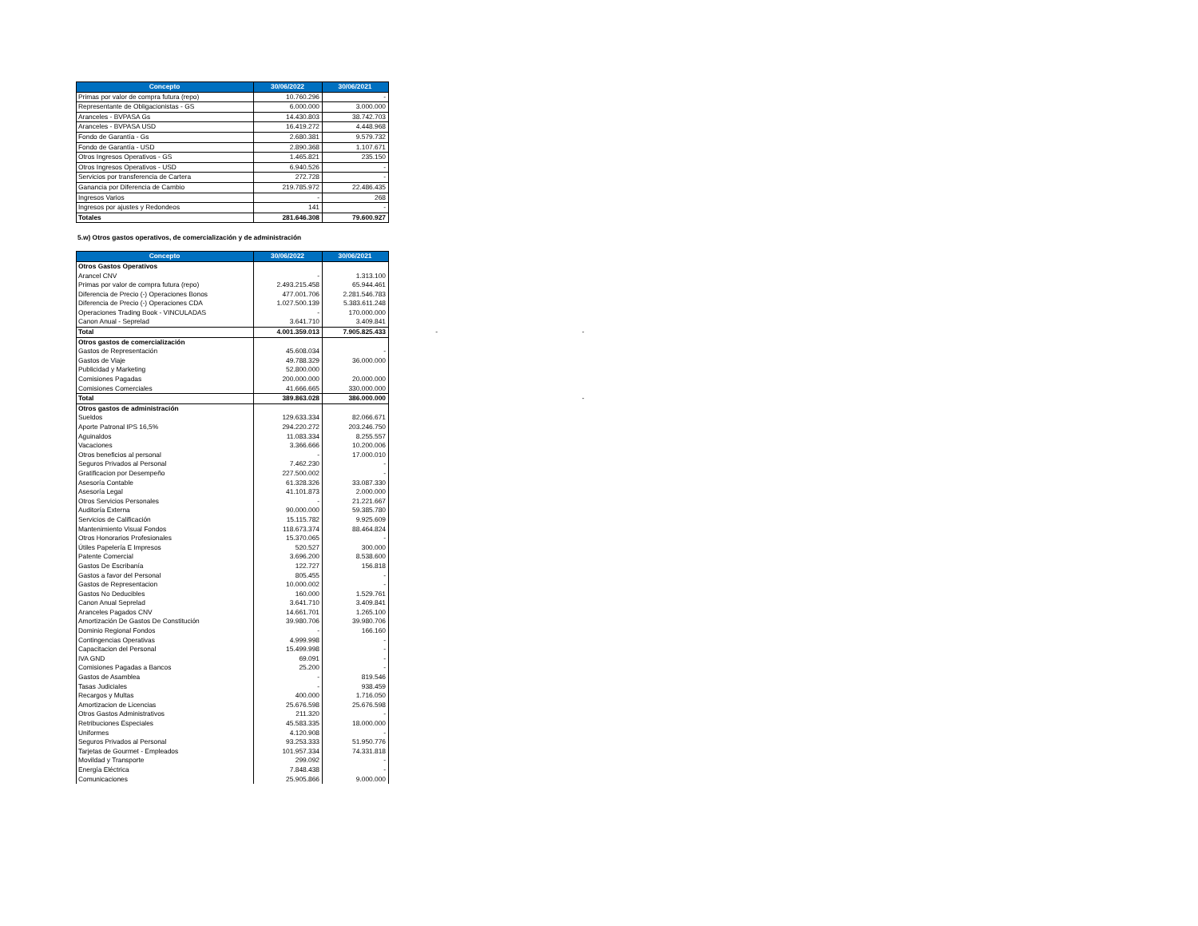| Concepto | 30/06/2022 | 30/06/2021 |
| --- | --- | --- |
| Primas por valor de compra futura (repo) | 10.760.296 | - |
| Representante de Obligacionistas - GS | 6.000.000 | 3.000.000 |
| Aranceles - BVPASA Gs | 14.430.803 | 38.742.703 |
| Aranceles - BVPASA USD | 16.419.272 | 4.448.968 |
| Fondo de Garantía - Gs | 2.680.381 | 9.579.732 |
| Fondo de Garantía - USD | 2.890.368 | 1.107.671 |
| Otros Ingresos Operativos - GS | 1.465.821 | 235.150 |
| Otros Ingresos Operativos - USD | 6.940.526 | - |
| Servicios por transferencia de Cartera | 272.728 | - |
| Ganancia por Diferencia de Cambio | 219.785.972 | 22.486.435 |
| Ingresos Varios | - | 268 |
| Ingresos por ajustes y Redondeos | 141 | - |
| Totales | 281.646.308 | 79.600.927 |
5.w) Otros gastos operativos, de comercialización y de administración
| Concepto | 30/06/2022 | 30/06/2021 | | |
| Otros Gastos Operativos | | | | |
| Arancel CNV | - | 1.313.100 | | |
| Primas por valor de compra futura (repo) | 2.493.215.458 | 65.944.461 | | |
| Diferencia de Precio (-) Operaciones Bonos | 477.001.706 | 2.281.546.783 | | |
| Diferencia de Precio (-) Operaciones CDA | 1.027.500.139 | 5.383.611.248 | | |
| Operaciones Trading Book - VINCULADAS | - | 170.000.000 | | |
| Canon Anual - Seprelad | 3.641.710 | 3.409.841 | | |
| Total | 4.001.359.013 | 7.905.825.433 | - | - |
| Otros gastos de comercialización | | | | |
| Gastos de Representación | 45.608.034 | - | | |
| Gastos de Viaje | 49.788.329 | 36.000.000 | | |
| Publicidad y Marketing | 52.800.000 | | | |
| Comisiones Pagadas | 200.000.000 | 20.000.000 | | |
| Comisiones Comerciales | 41.666.665 | 330.000.000 | | |
| Total | 389.863.028 | 386.000.000 | | - |
| Otros gastos de administración | | | | |
| Sueldos | 129.633.334 | 82.066.671 | | |
| Aporte Patronal IPS 16,5% | 294.220.272 | 203.246.750 | | |
| Aguinaldos | 11.083.334 | 8.255.557 | | |
| Vacaciones | 3.366.666 | 10.200.006 | | |
| Otros beneficios al personal | - | 17.000.010 | | |
| Seguros Privados al Personal | 7.462.230 | - | | |
| Gratificacion por Desempeño | 227.500.002 | - | | |
| Asesoría Contable | 61.328.326 | 33.087.330 | | |
| Asesoría Legal | 41.101.873 | 2.000.000 | | |
| Otros Servicios Personales | - | 21.221.667 | | |
| Auditoría Externa | 90.000.000 | 59.385.780 | | |
| Servicios de Calificación | 15.115.782 | 9.925.609 | | |
| Mantenimiento Visual Fondos | 118.673.374 | 88.464.824 | | |
| Otros Honorarios Profesionales | 15.370.065 | - | | |
| Útiles Papelería E Impresos | 520.527 | 300.000 | | |
| Patente Comercial | 3.696.200 | 8.538.600 | | |
| Gastos De Escribanía | 122.727 | 156.818 | | |
| Gastos a favor del Personal | 805.455 | - | | |
| Gastos de Representacion | 10.000.002 | - | | |
| Gastos No Deducibles | 160.000 | 1.529.761 | | |
| Canon Anual Seprelad | 3.641.710 | 3.409.841 | | |
| Aranceles Pagados CNV | 14.661.701 | 1.265.100 | | |
| Amortización De Gastos De Constitución | 39.980.706 | 39.980.706 | | |
| Dominio Regional Fondos | - | 166.160 | | |
| Contingencias Operativas | 4.999.998 | - | | |
| Capacitacion del Personal | 15.499.998 | - | | |
| IVA GND | 69.091 | - | | |
| Comisiones Pagadas a Bancos | 25.200 | - | | |
| Gastos de Asamblea | - | 819.546 | | |
| Tasas Judiciales | - | 938.459 | | |
| Recargos y Multas | 400.000 | 1.716.050 | | |
| Amortizacion de Licencias | 25.676.598 | 25.676.598 | | |
| Otros Gastos Administrativos | 211.320 | - | | |
| Retribuciones Especiales | 45.583.335 | 18.000.000 | | |
| Uniformes | 4.120.908 | - | | |
| Seguros Privados al Personal | 93.253.333 | 51.950.776 | | |
| Tarjetas de Gourmet - Empleados | 101.957.334 | 74.331.818 | | |
| Movildad y Transporte | 299.092 | - | | |
| Energía Eléctrica | 7.848.438 | - | | |
| Comunicaciones | 25.905.866 | 9.000.000 | | |